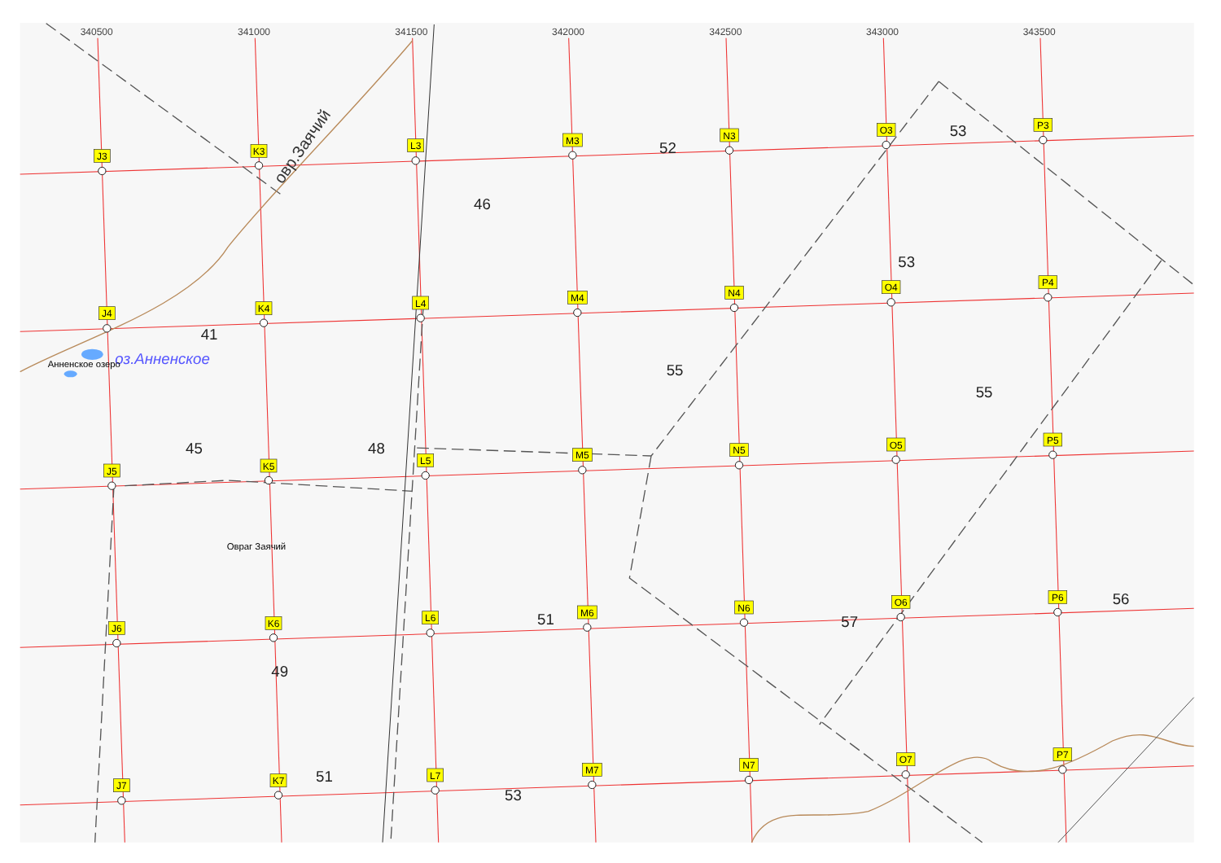340500
341000
341500
342000
342500
343000
343500
овр.Заячий
оз.Анненское
Анненское озеро
Овраг Заячий
53
52
46
53
41
55
55
45
48
51
57
56
49
51
53
J3
K3
L3
M3
N3
O3
P3
J4
K4
L4
M4
N4
O4
P4
J5
K5
L5
M5
N5
O5
P5
J6
K6
L6
M6
N6
O6
P6
J7
K7
L7
M7
N7
O7
P7